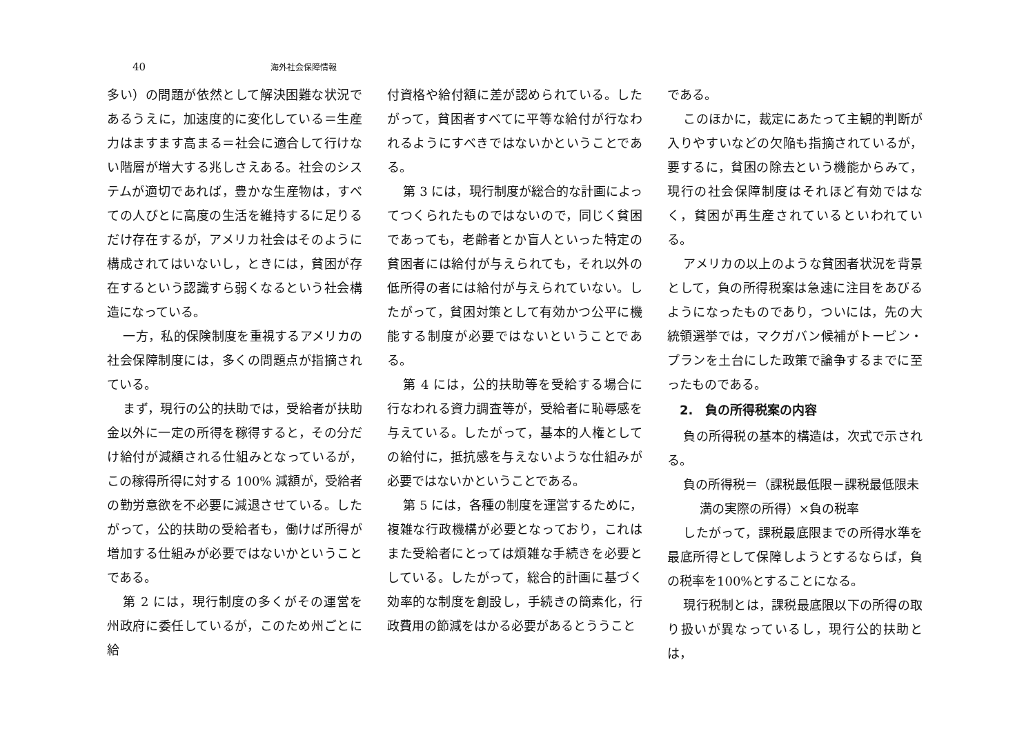40 海外社会保障情報
多い）の問題が依然として解決困難な状況であるうえに，加速度的に変化している＝生産力はますます高まる＝社会に適合して行けない階層が増大する兆しさえある。社会のシステムが適切であれば，豊かな生産物は，すべての人びとに高度の生活を維持するに足りるだけ存在するが，アメリカ社会はそのように構成されてはいないし，ときには，貧困が存在するという認識すら弱くなるという社会構造になっている。
一方，私的保険制度を重視するアメリカの社会保障制度には，多くの問題点が指摘されている。
まず，現行の公的扶助では，受給者が扶助金以外に一定の所得を稼得すると，その分だけ給付が減額される仕組みとなっているが，この稼得所得に対する 100% 減額が，受給者の勤労意欲を不必要に減退させている。したがって，公的扶助の受給者も，働けば所得が増加する仕組みが必要ではないかということである。
第 2 には，現行制度の多くがその運営を州政府に委任しているが，このため州ごとに給
付資格や給付額に差が認められている。したがって，貧困者すべてに平等な給付が行なわれるようにすべきではないかということである。
第 3 には，現行制度が総合的な計画によってつくられたものではないので，同じく貧困であっても，老齢者とか盲人といった特定の貧困者には給付が与えられても，それ以外の低所得の者には給付が与えられていない。したがって，貧困対策として有効かつ公平に機能する制度が必要ではないということである。
第 4 には，公的扶助等を受給する場合に行なわれる資力調査等が，受給者に恥辱感を与えている。したがって，基本的人権としての給付に，抵抗感を与えないような仕組みが必要ではないかということである。
第 5 には，各種の制度を運営するために，複雑な行政機構が必要となっており，これはまた受給者にとっては煩雑な手続きを必要としている。したがって，総合的計画に基づく効率的な制度を創設し，手続きの簡素化，行政費用の節減をはかる必要があるとううこと
である。
このほかに，裁定にあたって主観的判断が入りやすいなどの欠陥も指摘されているが，要するに，貧困の除去という機能からみて，現行の社会保障制度はそれほど有効ではなく，貧困が再生産されているといわれている。
アメリカの以上のような貧困者状況を背景として，負の所得税案は急速に注目をあびるようになったものであり，ついには，先の大統領選挙では，マクガバン候補がトービン・プランを土台にした政策で論争するまでに至ったものである。
2.　負の所得税案の内容
負の所得税の基本的構造は，次式で示される。
負の所得税＝（課税最低限－課税最低限未
満の実際の所得）×負の税率
したがって，課税最底限までの所得水準を最底所得として保障しようとするならば，負の税率を100%とすることになる。
現行税制とは，課税最底限以下の所得の取り扱いが異なっているし，現行公的扶助とは，